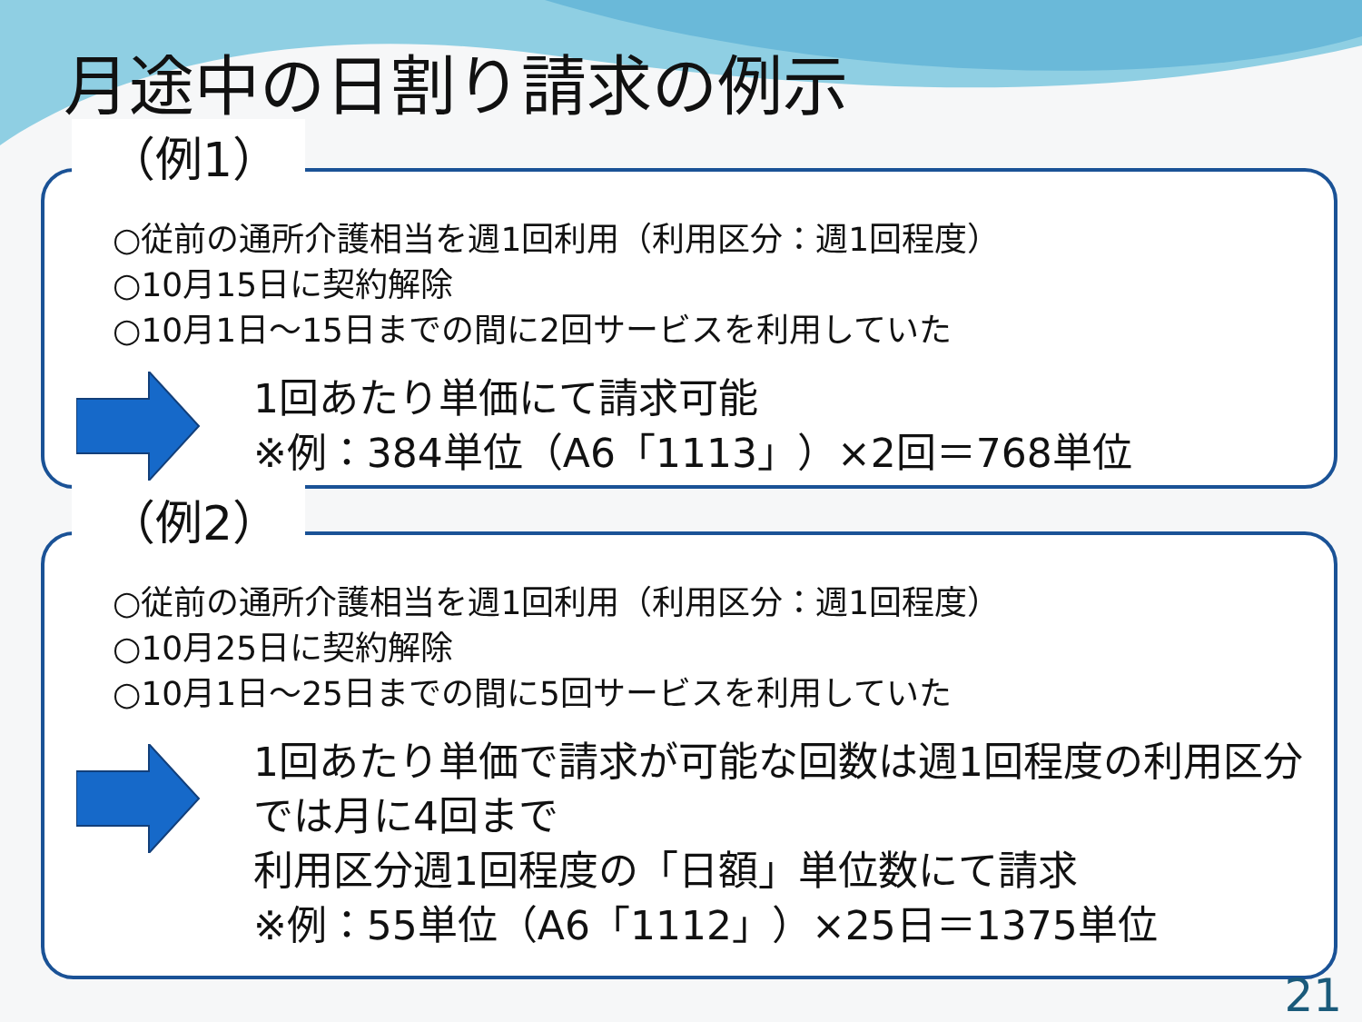月途中の日割り請求の例示
（例1）
○従前の通所介護相当を週1回利用（利用区分：週1回程度）
○10月15日に契約解除
○10月1日～15日までの間に2回サービスを利用していた
1回あたり単価にて請求可能
※例：384単位（A6「1113」）×2回＝768単位
（例2）
○従前の通所介護相当を週1回利用（利用区分：週1回程度）
○10月25日に契約解除
○10月1日～25日までの間に5回サービスを利用していた
1回あたり単価で請求が可能な回数は週1回程度の利用区分では月に4回まで
利用区分週1回程度の「日額」単位数にて請求
※例：55単位（A6「1112」）×25日＝1375単位
21